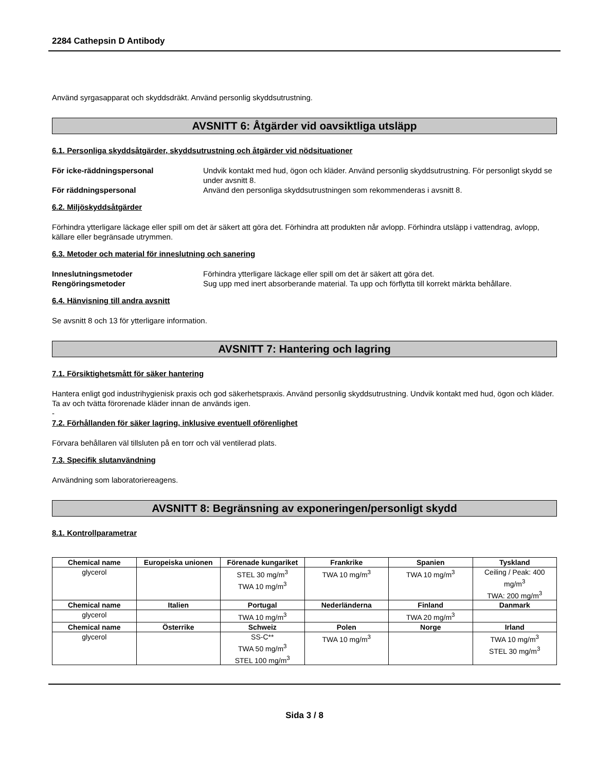2284 Cathepsin D Antibody
Använd syrgasapparat och skyddsdräkt. Använd personlig skyddsutrustning.
AVSNITT 6: Åtgärder vid oavsiktliga utsläpp
6.1. Personliga skyddsåtgärder, skyddsutrustning och åtgärder vid nödsituationer
För icke-räddningspersonal Undvik kontakt med hud, ögon och kläder. Använd personlig skyddsutrustning. För personligt skydd se under avsnitt 8.
För räddningspersonal Använd den personliga skyddsutrustningen som rekommenderas i avsnitt 8.
6.2. Miljöskyddsåtgärder
Förhindra ytterligare läckage eller spill om det är säkert att göra det. Förhindra att produkten når avlopp. Förhindra utsläpp i vattendrag, avlopp, källare eller begränsade utrymmen.
6.3. Metoder och material för inneslutning och sanering
Inneslutningsmetoder Förhindra ytterligare läckage eller spill om det är säkert att göra det.
Rengöringsmetoder Sug upp med inert absorberande material. Ta upp och förflytta till korrekt märkta behållare.
6.4. Hänvisning till andra avsnitt
Se avsnitt 8 och 13 för ytterligare information.
AVSNITT 7: Hantering och lagring
7.1. Försiktighetsmått för säker hantering
Hantera enligt god industrihygienisk praxis och god säkerhetspraxis. Använd personlig skyddsutrustning. Undvik kontakt med hud, ögon och kläder. Ta av och tvätta förorenade kläder innan de används igen.
-
7.2. Förhållanden för säker lagring, inklusive eventuell oförenlighet
Förvara behållaren väl tillsluten på en torr och väl ventilerad plats.
7.3. Specifik slutanvändning
Användning som laboratoriereagens.
AVSNITT 8: Begränsning av exponeringen/personligt skydd
8.1. Kontrollparametrar
| Chemical name | Europeiska unionen | Förenade kungariket | Frankrike | Spanien | Tyskland |
| --- | --- | --- | --- | --- | --- |
| glycerol | | STEL 30 mg/m<sup>3</sup> TWA 10 mg/m<sup>3</sup> | TWA 10 mg/m<sup>3</sup> | TWA 10 mg/m<sup>3</sup> | Ceiling / Peak: 400 mg/m<sup>3</sup> TWA: 200 mg/m<sup>3</sup> |
| Chemical name | Italien | Portugal | Nederländerna | Finland | Danmark |
| glycerol | | TWA 10 mg/m<sup>3</sup> | | TWA 20 mg/m<sup>3</sup> | |
| Chemical name | Österrike | Schweiz | Polen | Norge | Irland |
| glycerol | | SS-C** TWA 50 mg/m<sup>3</sup> STEL 100 mg/m<sup>3</sup> | TWA 10 mg/m<sup>3</sup> | | TWA 10 mg/m<sup>3</sup> STEL 30 mg/m<sup>3</sup> |
Sida 3 / 8